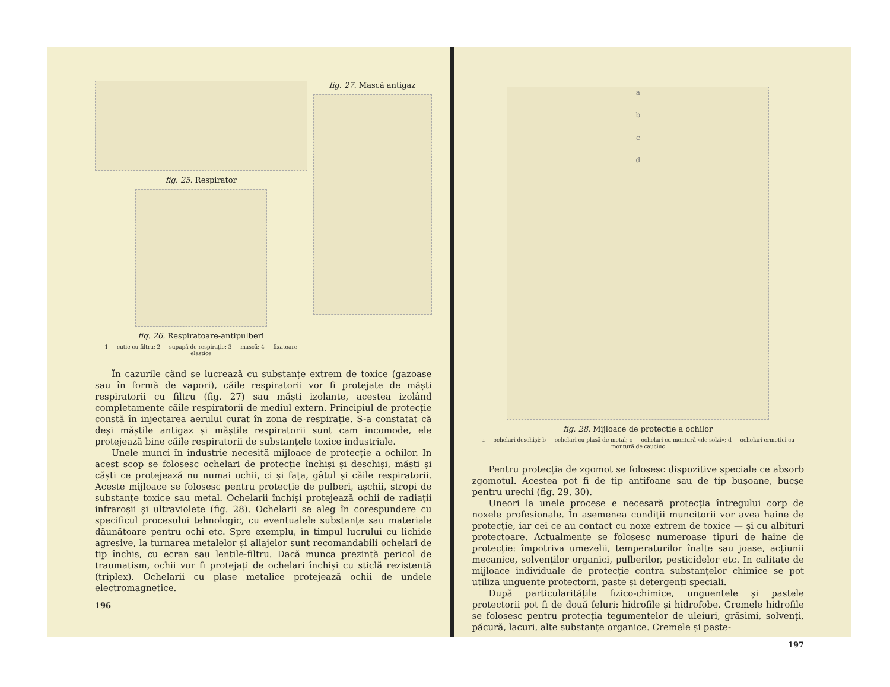fig. 25. Respirator
fig. 26. Respiratoare-antipulberi
1 — cutie cu filtru; 2 — supapă de respirație; 3 — mască; 4 — fixatoare elastice
fig. 27. Mască antigaz
În cazurile când se lucrează cu substanțe extrem de toxice (gazoase sau în formă de vapori), căile respiratorii vor fi protejate de măști respiratorii cu filtru (fig. 27) sau măști izolante, acestea izolând completamente căile respiratorii de mediul extern. Principiul de protecție constă în injectarea aerului curat în zona de respirație. S-a constatat că deși măștile antigaz și măștile respiratorii sunt cam incomode, ele protejează bine căile respiratorii de substanțele toxice industriale.
Unele munci în industrie necesită mijloace de protecție a ochilor. In acest scop se folosesc ochelari de protecție închiși și deschiși, măști și căști ce protejează nu numai ochii, ci și fața, gâtul și căile respiratorii. Aceste mijloace se folosesc pentru protecție de pulberi, așchii, stropi de substanțe toxice sau metal. Ochelarii închiși protejează ochii de radiații infraroșii și ultraviolete (fig. 28). Ochelarii se aleg în corespundere cu specificul procesului tehnologic, cu eventualele substanțe sau materiale dăunătoare pentru ochi etc. Spre exemplu, în timpul lucrului cu lichide agresive, la turnarea metalelor și aliajelor sunt recomandabili ochelari de tip închis, cu ecran sau lentile-filtru. Dacă munca prezintă pericol de traumatism, ochii vor fi protejați de ochelari închiși cu sticlă rezistentă (triplex). Ochelarii cu plase metalice protejează ochii de undele electromagnetice.
196
a
b
c
d
fig. 28. Mijloace de protecție a ochilor
a — ochelari deschiși; b — ochelari cu plasă de metal; c — ochelari cu montură «de solzi»; d — ochelari ermetici cu montură de cauciuc
Pentru protecția de zgomot se folosesc dispozitive speciale ce absorb zgomotul. Acestea pot fi de tip antifoane sau de tip bușoane, bucșe pentru urechi (fig. 29, 30).
Uneori la unele procese e necesară protecția întregului corp de noxele profesionale. În asemenea condiții muncitorii vor avea haine de protecție, iar cei ce au contact cu noxe extrem de toxice — și cu albituri protectoare. Actualmente se folosesc numeroase tipuri de haine de protecție: împotriva umezelii, temperaturilor înalte sau joase, acțiunii mecanice, solvenților organici, pulberilor, pesticidelor etc. In calitate de mijloace individuale de protecție contra substanțelor chimice se pot utiliza unguente protectorii, paste și detergenți speciali.
După particularitățile fizico-chimice, unguentele și pastele protectorii pot fi de două feluri: hidrofile și hidrofobe. Cremele hidrofile se folosesc pentru protecția tegumentelor de uleiuri, grăsimi, solvenți, păcură, lacuri, alte substanțe organice. Cremele și paste-
197